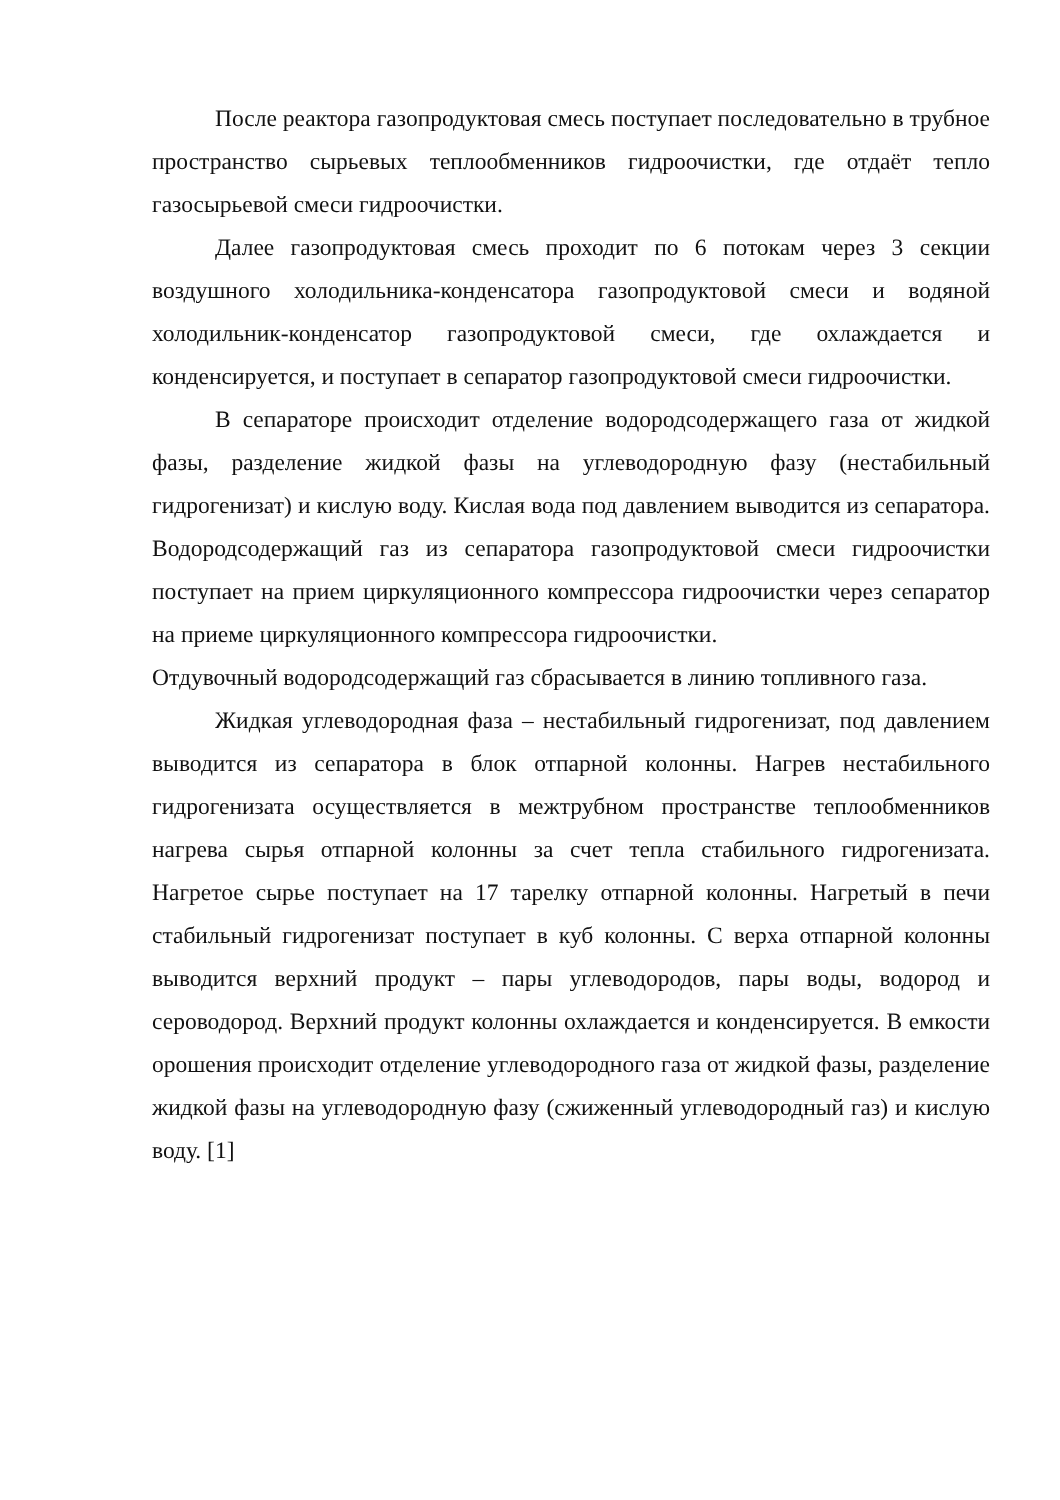После реактора газопродуктовая смесь поступает последовательно в трубное пространство сырьевых теплообменников гидроочистки, где отдаёт тепло газосырьевой смеси гидроочистки.
Далее газопродуктовая смесь проходит по 6 потокам через 3 секции воздушного холодильника-конденсатора газопродуктовой смеси и водяной холодильник-конденсатор газопродуктовой смеси, где охлаждается и конденсируется, и поступает в сепаратор газопродуктовой смеси гидроочистки.
В сепараторе происходит отделение водородсодержащего газа от жидкой фазы, разделение жидкой фазы на углеводородную фазу (нестабильный гидрогенизат) и кислую воду. Кислая вода под давлением выводится из сепаратора. Водородсодержащий газ из сепаратора газопродуктовой смеси гидроочистки поступает на прием циркуляционного компрессора гидроочистки через сепаратор на приеме циркуляционного компрессора гидроочистки.
Отдувочный водородсодержащий газ сбрасывается в линию топливного газа.
Жидкая углеводородная фаза – нестабильный гидрогенизат, под давлением выводится из сепаратора в блок отпарной колонны. Нагрев нестабильного гидрогенизата осуществляется в межтрубном пространстве теплообменников нагрева сырья отпарной колонны за счет тепла стабильного гидрогенизата. Нагретое сырье поступает на 17 тарелку отпарной колонны. Нагретый в печи стабильный гидрогенизат поступает в куб колонны. С верха отпарной колонны выводится верхний продукт – пары углеводородов, пары воды, водород и сероводород. Верхний продукт колонны охлаждается и конденсируется. В емкости орошения происходит отделение углеводородного газа от жидкой фазы, разделение жидкой фазы на углеводородную фазу (сжиженный углеводородный газ) и кислую воду. [1]